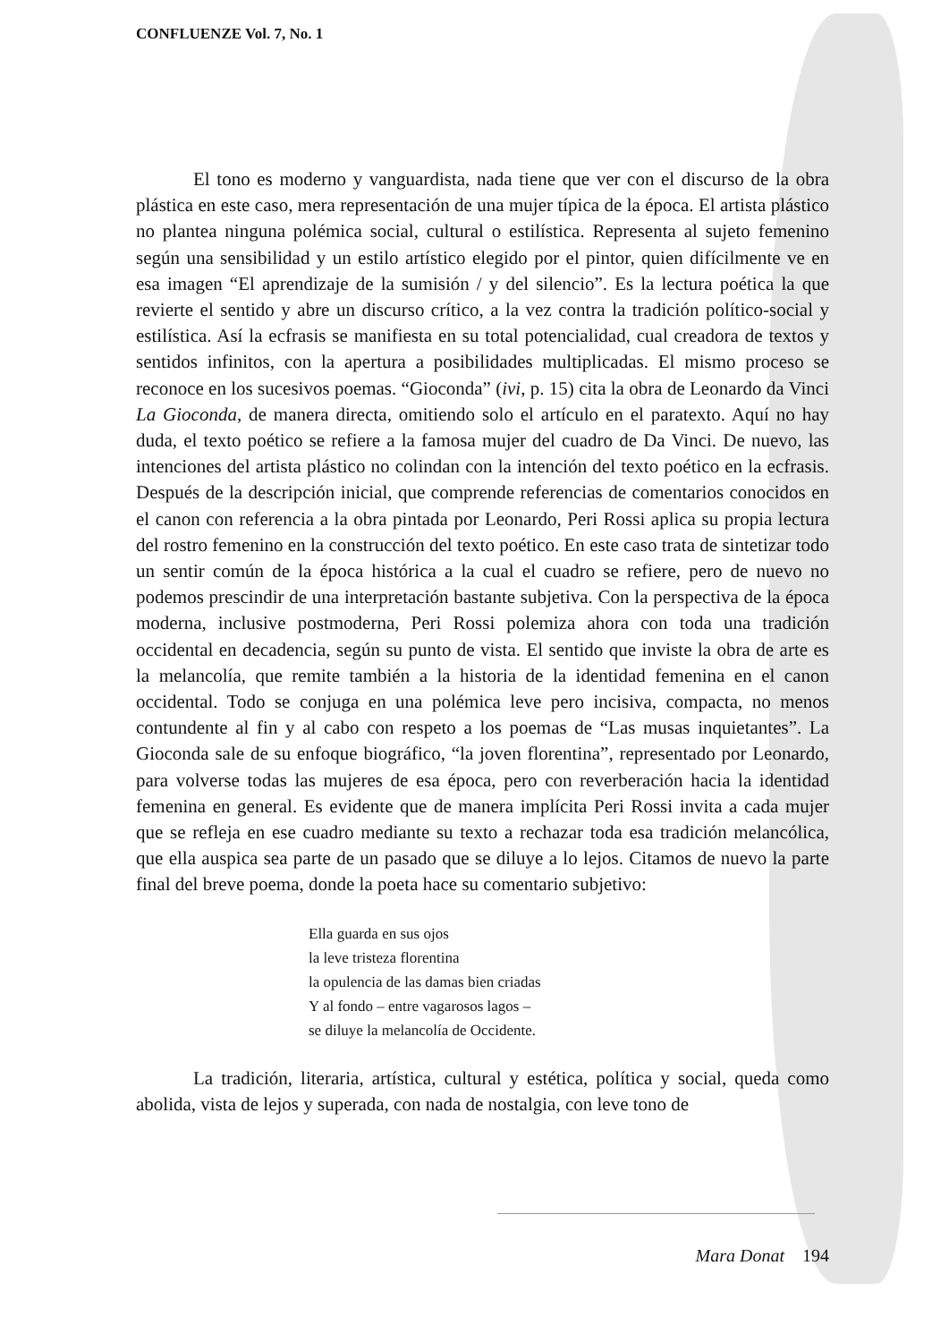CONFLUENZE Vol. 7, No. 1
El tono es moderno y vanguardista, nada tiene que ver con el discurso de la obra plástica en este caso, mera representación de una mujer típica de la época. El artista plástico no plantea ninguna polémica social, cultural o estilística. Representa al sujeto femenino según una sensibilidad y un estilo artístico elegido por el pintor, quien difícilmente ve en esa imagen “El aprendizaje de la sumisión / y del silencio”. Es la lectura poética la que revierte el sentido y abre un discurso crítico, a la vez contra la tradición político-social y estilística. Así la ecfrasis se manifiesta en su total potencialidad, cual creadora de textos y sentidos infinitos, con la apertura a posibilidades multiplicadas. El mismo proceso se reconoce en los sucesivos poemas. “Gioconda” (ivi, p. 15) cita la obra de Leonardo da Vinci La Gioconda, de manera directa, omitiendo solo el artículo en el paratexto. Aquí no hay duda, el texto poético se refiere a la famosa mujer del cuadro de Da Vinci. De nuevo, las intenciones del artista plástico no colindan con la intención del texto poético en la ecfrasis. Después de la descripción inicial, que comprende referencias de comentarios conocidos en el canon con referencia a la obra pintada por Leonardo, Peri Rossi aplica su propia lectura del rostro femenino en la construcción del texto poético. En este caso trata de sintetizar todo un sentir común de la época histórica a la cual el cuadro se refiere, pero de nuevo no podemos prescindir de una interpretación bastante subjetiva. Con la perspectiva de la época moderna, inclusive postmoderna, Peri Rossi polemiza ahora con toda una tradición occidental en decadencia, según su punto de vista. El sentido que inviste la obra de arte es la melancolía, que remite también a la historia de la identidad femenina en el canon occidental. Todo se conjuga en una polémica leve pero incisiva, compacta, no menos contundente al fin y al cabo con respeto a los poemas de “Las musas inquietantes”. La Gioconda sale de su enfoque biográfico, “la joven florentina”, representado por Leonardo, para volverse todas las mujeres de esa época, pero con reverberación hacia la identidad femenina en general. Es evidente que de manera implícita Peri Rossi invita a cada mujer que se refleja en ese cuadro mediante su texto a rechazar toda esa tradición melancólica, que ella auspica sea parte de un pasado que se diluye a lo lejos. Citamos de nuevo la parte final del breve poema, donde la poeta hace su comentario subjetivo:
Ella guarda en sus ojos
la leve tristeza florentina
la opulencia de las damas bien criadas
Y al fondo – entre vagarosos lagos –
se diluye la melancolía de Occidente.
La tradición, literaria, artística, cultural y estética, política y social, queda como abolida, vista de lejos y superada, con nada de nostalgia, con leve tono de
Mara Donat 194